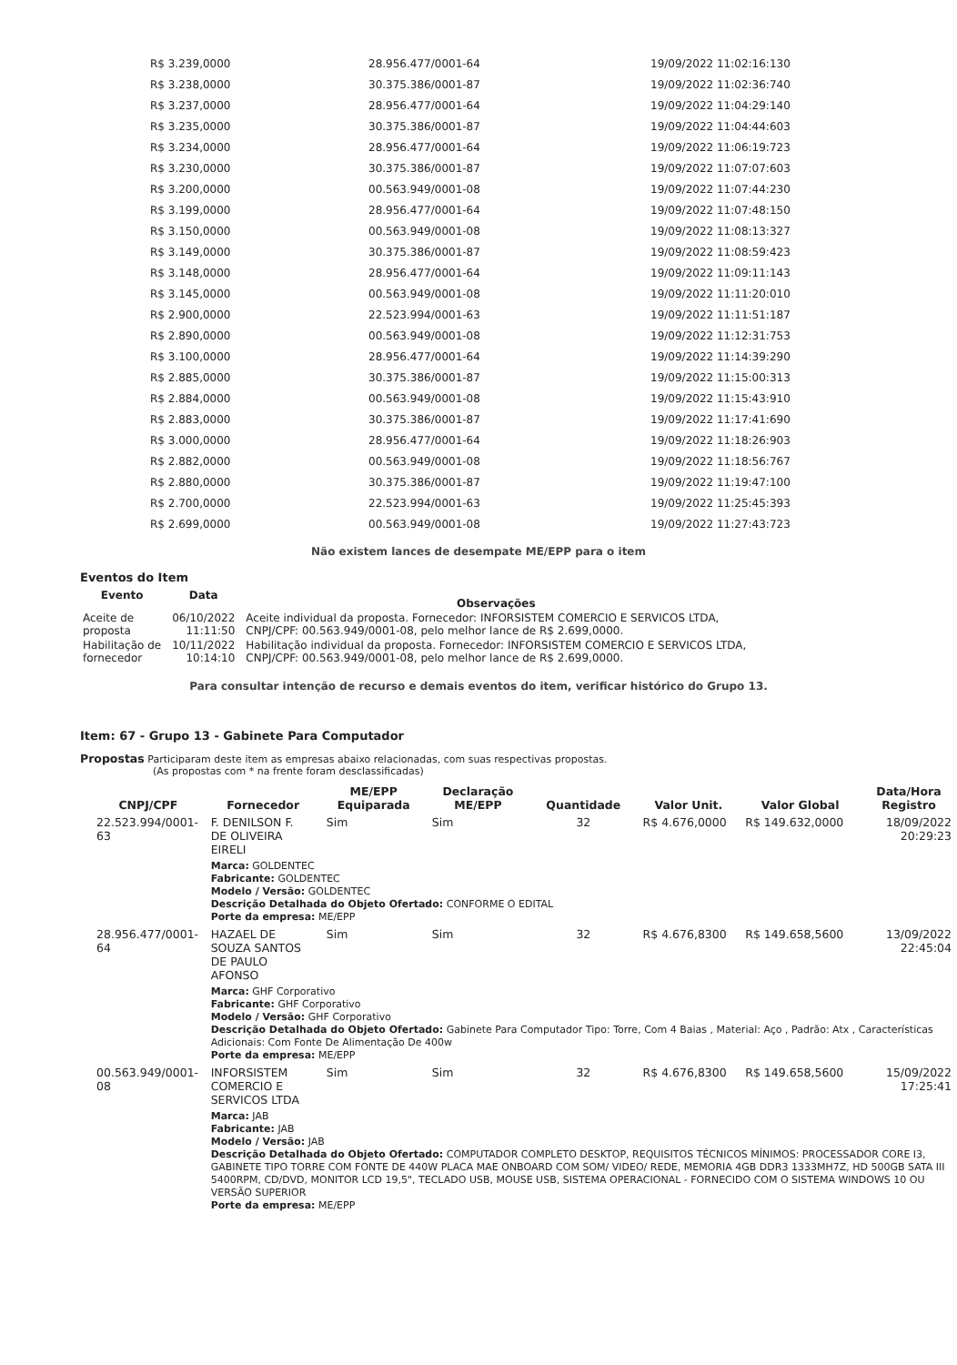| R$ 3.239,0000 | 28.956.477/0001-64 | 19/09/2022 11:02:16:130 |
| R$ 3.238,0000 | 30.375.386/0001-87 | 19/09/2022 11:02:36:740 |
| R$ 3.237,0000 | 28.956.477/0001-64 | 19/09/2022 11:04:29:140 |
| R$ 3.235,0000 | 30.375.386/0001-87 | 19/09/2022 11:04:44:603 |
| R$ 3.234,0000 | 28.956.477/0001-64 | 19/09/2022 11:06:19:723 |
| R$ 3.230,0000 | 30.375.386/0001-87 | 19/09/2022 11:07:07:603 |
| R$ 3.200,0000 | 00.563.949/0001-08 | 19/09/2022 11:07:44:230 |
| R$ 3.199,0000 | 28.956.477/0001-64 | 19/09/2022 11:07:48:150 |
| R$ 3.150,0000 | 00.563.949/0001-08 | 19/09/2022 11:08:13:327 |
| R$ 3.149,0000 | 30.375.386/0001-87 | 19/09/2022 11:08:59:423 |
| R$ 3.148,0000 | 28.956.477/0001-64 | 19/09/2022 11:09:11:143 |
| R$ 3.145,0000 | 00.563.949/0001-08 | 19/09/2022 11:11:20:010 |
| R$ 2.900,0000 | 22.523.994/0001-63 | 19/09/2022 11:11:51:187 |
| R$ 2.890,0000 | 00.563.949/0001-08 | 19/09/2022 11:12:31:753 |
| R$ 3.100,0000 | 28.956.477/0001-64 | 19/09/2022 11:14:39:290 |
| R$ 2.885,0000 | 30.375.386/0001-87 | 19/09/2022 11:15:00:313 |
| R$ 2.884,0000 | 00.563.949/0001-08 | 19/09/2022 11:15:43:910 |
| R$ 2.883,0000 | 30.375.386/0001-87 | 19/09/2022 11:17:41:690 |
| R$ 3.000,0000 | 28.956.477/0001-64 | 19/09/2022 11:18:26:903 |
| R$ 2.882,0000 | 00.563.949/0001-08 | 19/09/2022 11:18:56:767 |
| R$ 2.880,0000 | 30.375.386/0001-87 | 19/09/2022 11:19:47:100 |
| R$ 2.700,0000 | 22.523.994/0001-63 | 19/09/2022 11:25:45:393 |
| R$ 2.699,0000 | 00.563.949/0001-08 | 19/09/2022 11:27:43:723 |
Não existem lances de desempate ME/EPP para o item
Eventos do Item
| Evento | Data | Observações |
| --- | --- | --- |
| Aceite de proposta | 06/10/2022 11:11:50 | Aceite individual da proposta. Fornecedor: INFORSISTEM COMERCIO E SERVICOS LTDA, CNPJ/CPF: 00.563.949/0001-08, pelo melhor lance de R$ 2.699,0000. |
| Habilitação de fornecedor | 10/11/2022 10:14:10 | Habilitação individual da proposta. Fornecedor: INFORSISTEM COMERCIO E SERVICOS LTDA, CNPJ/CPF: 00.563.949/0001-08, pelo melhor lance de R$ 2.699,0000. |
Para consultar intenção de recurso e demais eventos do item, verificar histórico do Grupo 13.
Item: 67 - Grupo 13 - Gabinete Para Computador
Propostas Participaram deste item as empresas abaixo relacionadas, com suas respectivas propostas.
(As propostas com * na frente foram desclassificadas)
| CNPJ/CPF | Fornecedor | ME/EPP Equiparada | Declaração ME/EPP | Quantidade | Valor Unit. | Valor Global | Data/Hora Registro |
| --- | --- | --- | --- | --- | --- | --- | --- |
| 22.523.994/0001-63 | F. DENILSON F. DE OLIVEIRA EIRELI | Sim | Sim | 32 | R$ 4.676,0000 | R$ 149.632,0000 | 18/09/2022 20:29:23 |
| | Marca: GOLDENTEC Fabricante: GOLDENTEC Modelo / Versão: GOLDENTEC Descrição Detalhada do Objeto Ofertado: CONFORME O EDITAL Porte da empresa: ME/EPP | | | | | | |
| 28.956.477/0001-64 | HAZAEL DE SOUZA SANTOS DE PAULO AFONSO | Sim | Sim | 32 | R$ 4.676,8300 | R$ 149.658,5600 | 13/09/2022 22:45:04 |
| | Marca: GHF Corporativo Fabricante: GHF Corporativo Modelo / Versão: GHF Corporativo Descrição Detalhada do Objeto Ofertado: Gabinete Para Computador Tipo: Torre, Com 4 Baias , Material: Aço , Padrão: Atx , Características Adicionais: Com Fonte De Alimentação De 400w Porte da empresa: ME/EPP | | | | | | |
| 00.563.949/0001-08 | INFORSISTEM COMERCIO E SERVICOS LTDA | Sim | Sim | 32 | R$ 4.676,8300 | R$ 149.658,5600 | 15/09/2022 17:25:41 |
| | Marca: JAB Fabricante: JAB Modelo / Versão: JAB Descrição Detalhada do Objeto Ofertado: COMPUTADOR COMPLETO DESKTOP, REQUISITOS TÉCNICOS MÍNIMOS: PROCESSADOR CORE I3, GABINETE TIPO TORRE COM FONTE DE 440W PLACA MAE ONBOARD COM SOM/ VIDEO/ REDE, MEMORIA 4GB DDR3 1333MH7Z, HD 500GB SATA III 5400RPM, CD/DVD, MONITOR LCD 19,5", TECLADO USB, MOUSE USB, SISTEMA OPERACIONAL - FORNECIDO COM O SISTEMA WINDOWS 10 OU VERSÃO SUPERIOR Porte da empresa: ME/EPP | | | | | | |